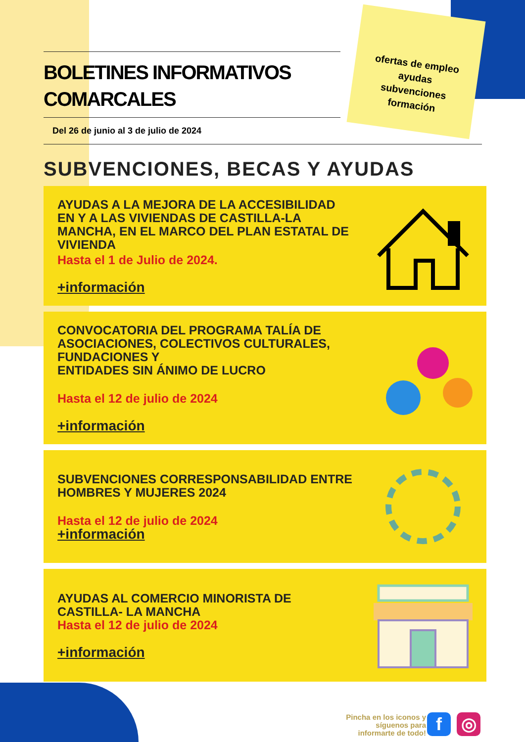ofertas de empleo
ayudas
subvenciones
formación
BOLETINES INFORMATIVOS COMARCALES
Del 26 de junio al 3 de julio de 2024
SUBVENCIONES, BECAS Y AYUDAS
AYUDAS A LA MEJORA DE LA ACCESIBILIDAD EN Y A LAS VIVIENDAS DE CASTILLA-LA MANCHA, EN EL MARCO DEL PLAN ESTATAL DE VIVIENDA
Hasta el 1 de Julio de 2024.
+información
CONVOCATORIA DEL PROGRAMA TALÍA DE ASOCIACIONES, COLECTIVOS CULTURALES, FUNDACIONES Y
ENTIDADES SIN ÁNIMO DE LUCRO
Hasta el 12 de julio de 2024
+información
SUBVENCIONES CORRESPONSABILIDAD ENTRE HOMBRES Y MUJERES 2024
Hasta el 12 de julio de 2024
+información
AYUDAS AL COMERCIO MINORISTA DE CASTILLA- LA MANCHA
Hasta el 12 de julio de 2024
+información
Pincha en los iconos y
síguenos para
informarte de todo!
f ◎